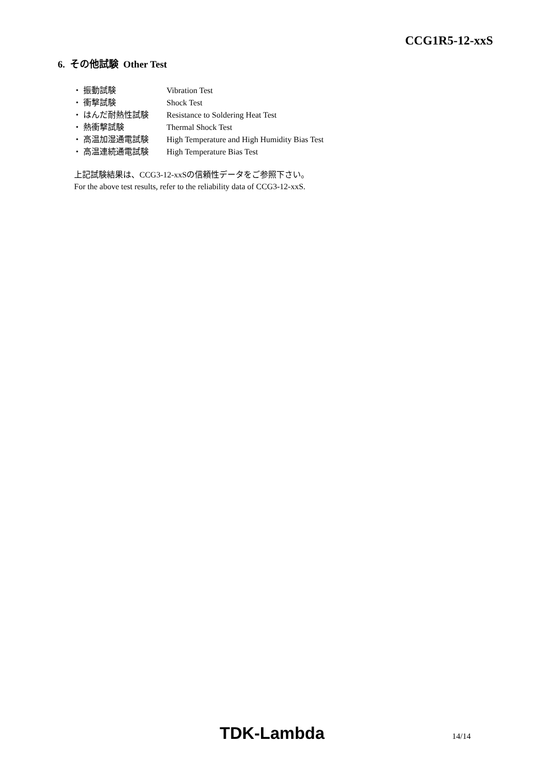CCG1R5-12-xxS
6. その他試験 Other Test
・ 振動試験 Vibration Test
・ 衝撃試験 Shock Test
・ はんだ耐熱性試験 Resistance to Soldering Heat Test
・ 熱衝撃試験 Thermal Shock Test
・ 高温加湿通電試験 High Temperature and High Humidity Bias Test
・ 高温連続通電試験 High Temperature Bias Test
上記試験結果は、CCG3-12-xxSの信頼性データをご参照下さい。
For the above test results, refer to the reliability data of CCG3-12-xxS.
TDK-Lambda 14/14